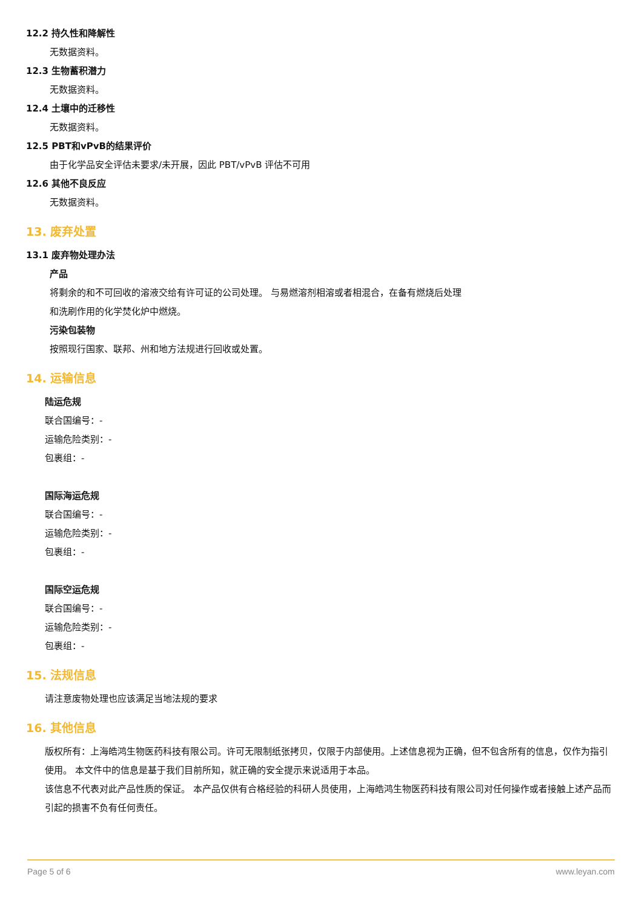12.2 持久性和降解性
无数据资料。
12.3 生物蓄积潜力
无数据资料。
12.4 土壤中的迁移性
无数据资料。
12.5 PBT和vPvB的结果评价
由于化学品安全评估未要求/未开展，因此 PBT/vPvB 评估不可用
12.6 其他不良反应
无数据资料。
13. 废弃处置
13.1 废弃物处理办法
产品
将剩余的和不可回收的溶液交给有许可证的公司处理。 与易燃溶剂相溶或者相混合，在备有燃烧后处理
和洗刷作用的化学焚化炉中燃烧。
污染包装物
按照现行国家、联邦、州和地方法规进行回收或处置。
14. 运输信息
陆运危规
联合国编号：-
运输危险类别：-
包裹组：-
国际海运危规
联合国编号：-
运输危险类别：-
包裹组：-
国际空运危规
联合国编号：-
运输危险类别：-
包裹组：-
15. 法规信息
请注意废物处理也应该满足当地法规的要求
16. 其他信息
版权所有：上海皓鸿生物医药科技有限公司。许可无限制纸张拷贝，仅限于内部使用。上述信息视为正确，但不包含所有的信息，仅作为指引使用。 本文件中的信息是基于我们目前所知，就正确的安全提示来说适用于本品。
该信息不代表对此产品性质的保证。 本产品仅供有合格经验的科研人员使用，上海皓鸿生物医药科技有限公司对任何操作或者接触上述产品而引起的损害不负有任何责任。
Page 5 of 6 www.leyan.com